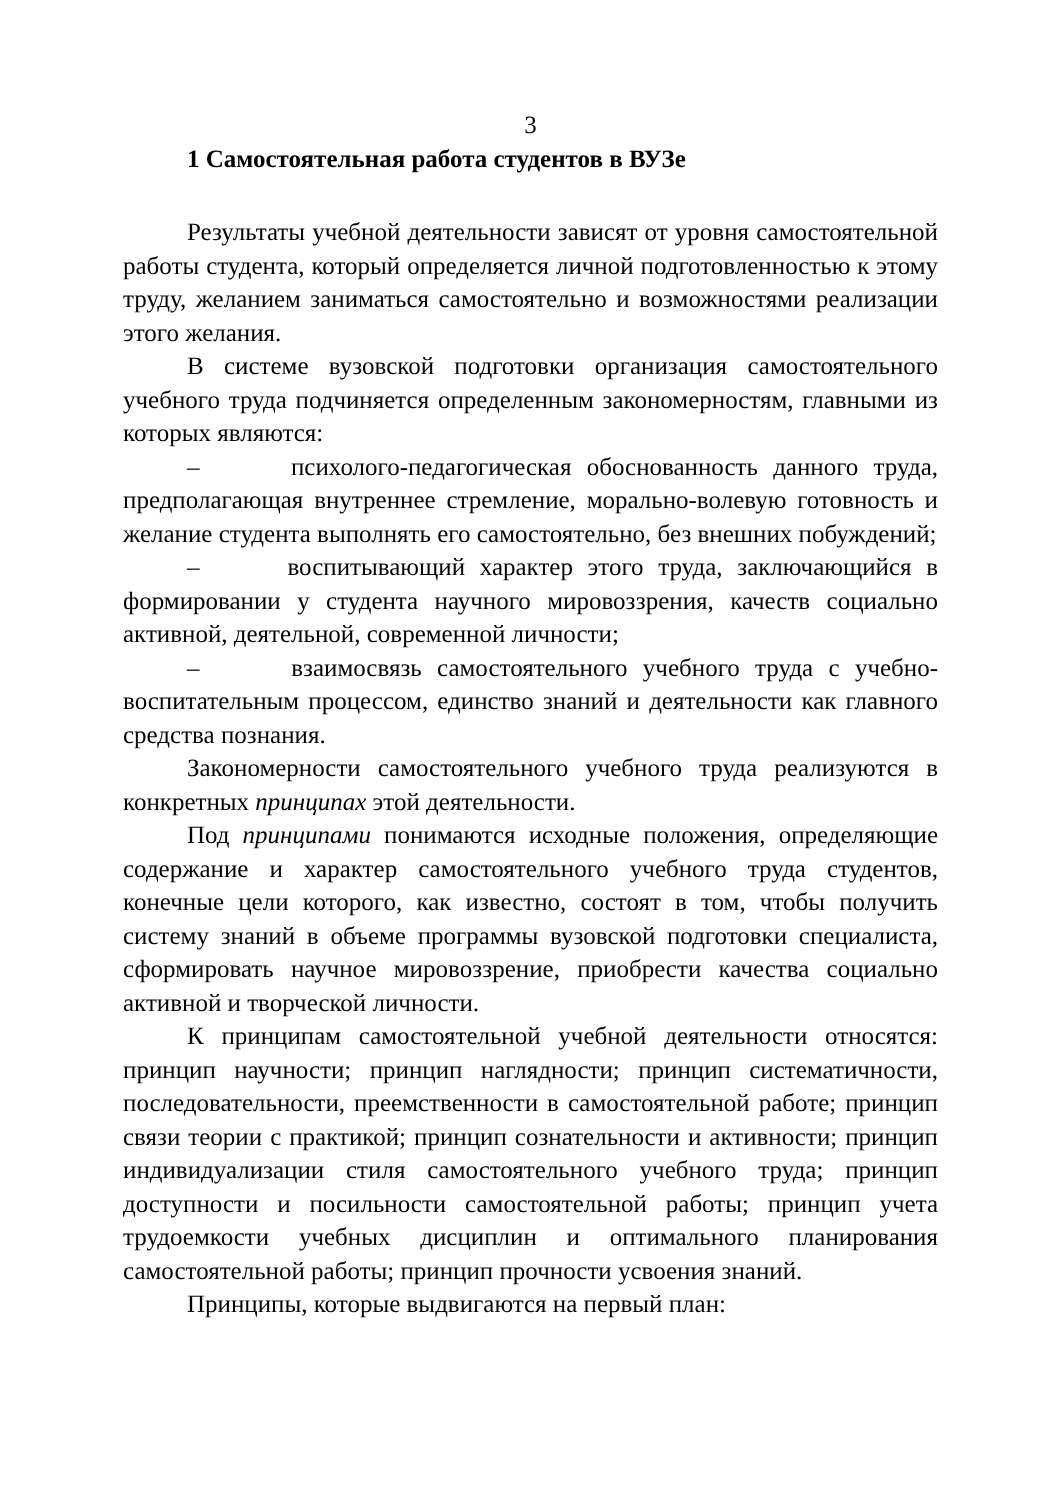3
1 Самостоятельная работа студентов в ВУЗе
Результаты учебной деятельности зависят от уровня самостоятельной работы студента, который определяется личной подготовленностью к этому труду, желанием заниматься самостоятельно и возможностями реализации этого желания.
В системе вузовской подготовки организация самостоятельного учебного труда подчиняется определенным закономерностям, главными из которых являются:
– психолого-педагогическая обоснованность данного труда, предполагающая внутреннее стремление, морально-волевую готовность и желание студента выполнять его самостоятельно, без внешних побуждений;
– воспитывающий характер этого труда, заключающийся в формировании у студента научного мировоззрения, качеств социально активной, деятельной, современной личности;
– взаимосвязь самостоятельного учебного труда с учебно-воспитательным процессом, единство знаний и деятельности как главного средства познания.
Закономерности самостоятельного учебного труда реализуются в конкретных принципах этой деятельности.
Под принципами понимаются исходные положения, определяющие содержание и характер самостоятельного учебного труда студентов, конечные цели которого, как известно, состоят в том, чтобы получить систему знаний в объеме программы вузовской подготовки специалиста, сформировать научное мировоззрение, приобрести качества социально активной и творческой личности.
К принципам самостоятельной учебной деятельности относятся: принцип научности; принцип наглядности; принцип систематичности, последовательности, преемственности в самостоятельной работе; принцип связи теории с практикой; принцип сознательности и активности; принцип индивидуализации стиля самостоятельного учебного труда; принцип доступности и посильности самостоятельной работы; принцип учета трудоемкости учебных дисциплин и оптимального планирования самостоятельной работы; принцип прочности усвоения знаний.
Принципы, которые выдвигаются на первый план: